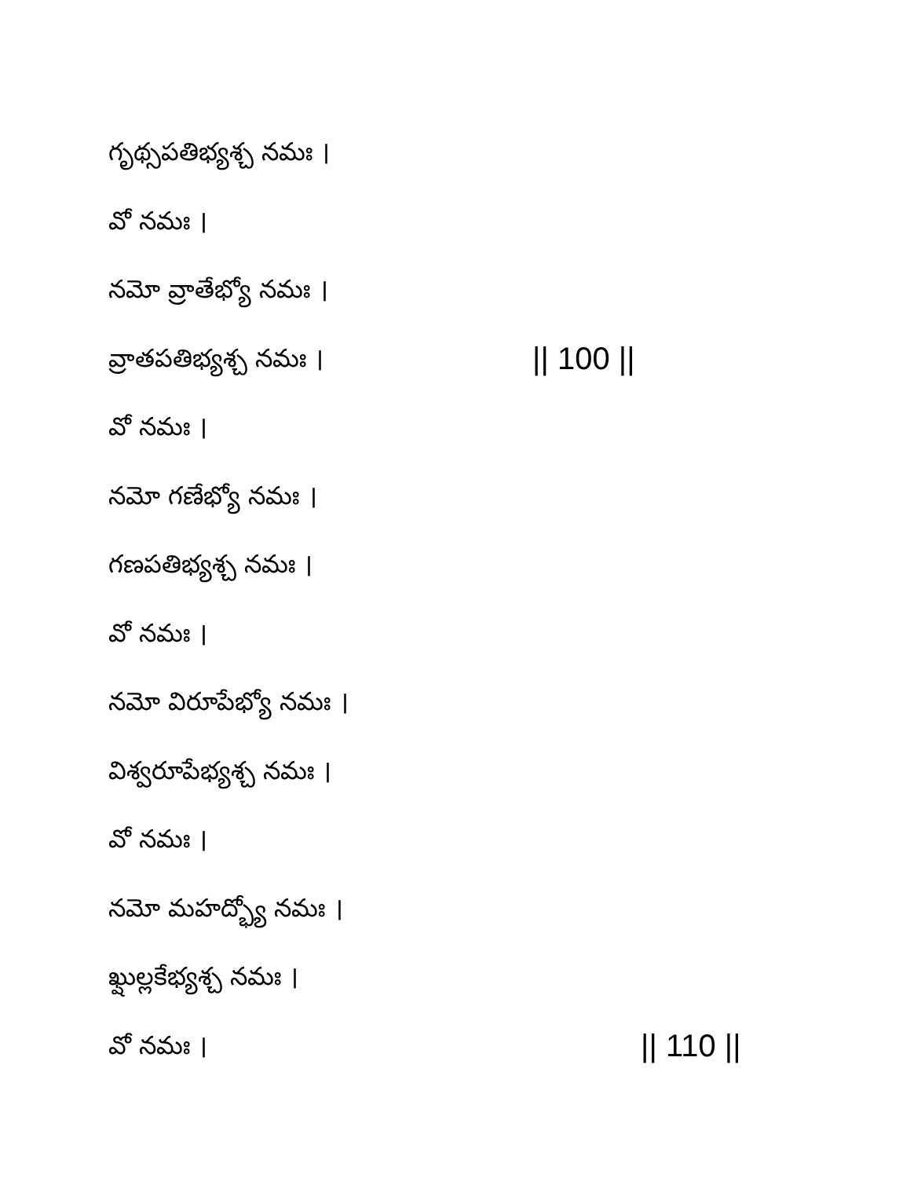గృథ్సపతిభ్యశ్చ నమః ।
వో నమః ।
నమో వ్రాతేభ్యో నమః ।
వ్రాతపతిభ్యశ్చ నమః । || 100 ||
వో నమః ।
నమో గణేభ్యో నమః ।
గణపతిభ్యశ్చ నమః ।
వో నమః ।
నమో విరూపేభ్యో నమః ।
విశ్వరూపేభ్యశ్చ నమః ।
వో నమః ।
నమో మహద్భ్యో నమః ।
ఖ్షుల్లకేభ్యశ్చ నమః ।
వో నమః । || 110 ||